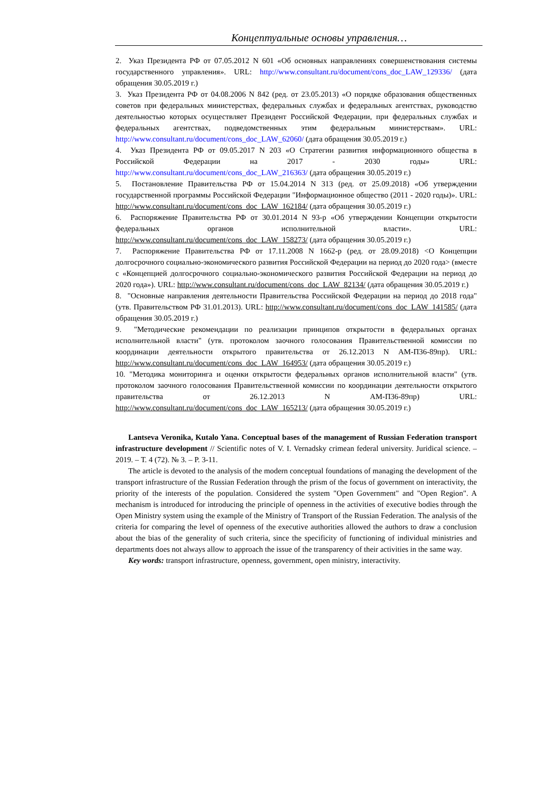Концептуальные основы управления…
2. Указ Президента РФ от 07.05.2012 N 601 «Об основных направлениях совершенствования системы государственного управления». URL: http://www.consultant.ru/document/cons_doc_LAW_129336/ (дата обращения 30.05.2019 г.)
3. Указ Президента РФ от 04.08.2006 N 842 (ред. от 23.05.2013) «О порядке образования общественных советов при федеральных министерствах, федеральных службах и федеральных агентствах, руководство деятельностью которых осуществляет Президент Российской Федерации, при федеральных службах и федеральных агентствах, подведомственных этим федеральным министерствам». URL: http://www.consultant.ru/document/cons_doc_LAW_62060/ (дата обращения 30.05.2019 г.)
4. Указ Президента РФ от 09.05.2017 N 203 «О Стратегии развития информационного общества в Российской Федерации на 2017 - 2030 годы» URL: http://www.consultant.ru/document/cons_doc_LAW_216363/ (дата обращения 30.05.2019 г.)
5. Постановление Правительства РФ от 15.04.2014 N 313 (ред. от 25.09.2018) «Об утверждении государственной программы Российской Федерации "Информационное общество (2011 - 2020 годы)». URL: http://www.consultant.ru/document/cons_doc_LAW_162184/ (дата обращения 30.05.2019 г.)
6. Распоряжение Правительства РФ от 30.01.2014 N 93-р «Об утверждении Концепции открытости федеральных органов исполнительной власти». URL: http://www.consultant.ru/document/cons_doc_LAW_158273/ (дата обращения 30.05.2019 г.)
7. Распоряжение Правительства РФ от 17.11.2008 N 1662-р (ред. от 28.09.2018) <О Концепции долгосрочного социально-экономического развития Российской Федерации на период до 2020 года> (вместе с «Концепцией долгосрочного социально-экономического развития Российской Федерации на период до 2020 года»). URL: http://www.consultant.ru/document/cons_doc_LAW_82134/ (дата обращения 30.05.2019 г.)
8. "Основные направления деятельности Правительства Российской Федерации на период до 2018 года" (утв. Правительством РФ 31.01.2013). URL: http://www.consultant.ru/document/cons_doc_LAW_141585/ (дата обращения 30.05.2019 г.)
9. "Методические рекомендации по реализации принципов открытости в федеральных органах исполнительной власти" (утв. протоколом заочного голосования Правительственной комиссии по координации деятельности открытого правительства от 26.12.2013 N АМ-П36-89пр). URL: http://www.consultant.ru/document/cons_doc_LAW_164953/ (дата обращения 30.05.2019 г.)
10. "Методика мониторинга и оценки открытости федеральных органов исполнительной власти" (утв. протоколом заочного голосования Правительственной комиссии по координации деятельности открытого правительства от 26.12.2013 N АМ-П36-89пр) URL: http://www.consultant.ru/document/cons_doc_LAW_165213/ (дата обращения 30.05.2019 г.)
Lantseva Veronika, Kutalo Yana. Conceptual bases of the management of Russian Federation transport infrastructure development // Scientific notes of V. I. Vernadsky crimean federal university. Juridical science. – 2019. – Т. 4 (72). № 3. – P. 3-11.
The article is devoted to the analysis of the modern conceptual foundations of managing the development of the transport infrastructure of the Russian Federation through the prism of the focus of government on interactivity, the priority of the interests of the population. Considered the system "Open Government" and "Open Region". A mechanism is introduced for introducing the principle of openness in the activities of executive bodies through the Open Ministry system using the example of the Ministry of Transport of the Russian Federation. The analysis of the criteria for comparing the level of openness of the executive authorities allowed the authors to draw a conclusion about the bias of the generality of such criteria, since the specificity of functioning of individual ministries and departments does not always allow to approach the issue of the transparency of their activities in the same way.
Key words: transport infrastructure, openness, government, open ministry, interactivity.